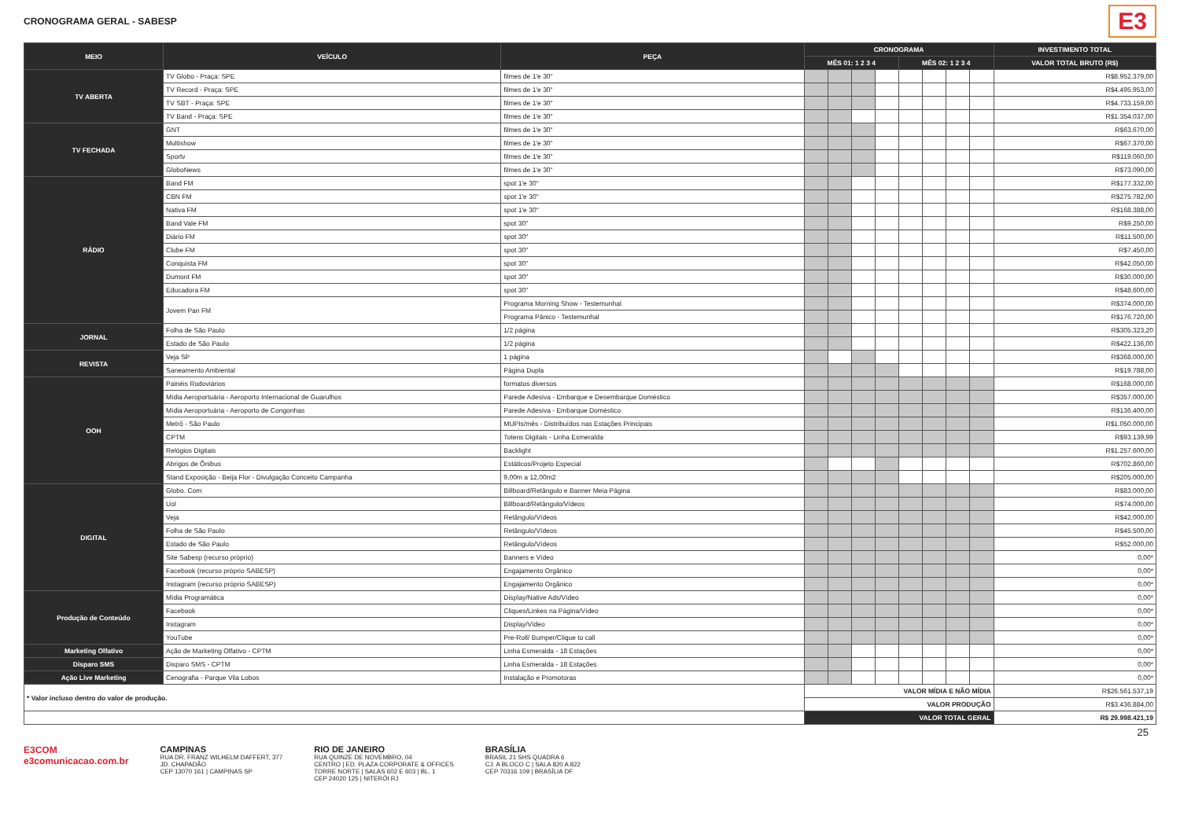CRONOGRAMA GERAL - SABESP
E3
| MEIO | VEÍCULO | PEÇA | CRONOGRAMA | | | | | | | | INVESTIMENTO TOTAL |
| --- | --- | --- | --- | --- | --- | --- | --- | --- | --- | --- | --- |
| | | | MÊS 01: 1 2 3 4 | | | | MÊS 02: 1 2 3 4 | | | | VALOR TOTAL BRUTO (R$) |
| TV ABERTA | TV Globo - Praça: SPE | filmes de 1'e 30" | | | | | | | | | R$8.952.379,00 |
| | TV Record - Praça: SPE | filmes de 1'e 30" | | | | | | | | | R$4.495.953,00 |
| | TV SBT - Praça: SPE | filmes de 1'e 30" | | | | | | | | | R$4.733.159,00 |
| | TV Band - Praça: SPE | filmes de 1'e 30" | | | | | | | | | R$1.354.037,00 |
| TV FECHADA | GNT | filmes de 1'e 30" | | | | | | | | | R$63.670,00 |
| | Multishow | filmes de 1'e 30" | | | | | | | | | R$67.370,00 |
| | Sportv | filmes de 1'e 30" | | | | | | | | | R$119.060,00 |
| | GloboNews | filmes de 1'e 30" | | | | | | | | | R$73.090,00 |
| RÁDIO | Band FM | spot 1'e 30" | | | | | | | | | R$177.332,00 |
| | CBN FM | spot 1'e 30" | | | | | | | | | R$275.782,00 |
| | Nativa FM | spot 1'e 30" | | | | | | | | | R$168.388,00 |
| | Band Vale FM | spot 30" | | | | | | | | | R$9.250,00 |
| | Diário FM | spot 30" | | | | | | | | | R$11.500,00 |
| | Clube FM | spot 30" | | | | | | | | | R$7.450,00 |
| | Conquista FM | spot 30" | | | | | | | | | R$42.050,00 |
| | Dumont FM | spot 30" | | | | | | | | | R$30.000,00 |
| | Educadora FM | spot 30" | | | | | | | | | R$48.600,00 |
| | Jovem Pan FM | Programa Morning Show - Testemunhal | | | | | | | | | R$374.000,00 |
| | | Programa Pânico - Testemunhal | | | | | | | | | R$176.720,00 |
| JORNAL | Folha de São Paulo | 1/2 página | | | | | | | | | R$305.323,20 |
| | Estado de São Paulo | 1/2 página | | | | | | | | | R$422.136,00 |
| REVISTA | Veja SP | 1 página | | | | | | | | | R$368.000,00 |
| | Saneamento Ambiental | Página Dupla | | | | | | | | | R$19.788,00 |
| OOH | Painéis Rodoviários | formatos diversos | | | | | | | | | R$168.000,00 |
| | Mídia Aeroportuária - Aeroporto Internacional de Guarulhos | Parede Adesiva - Embarque e Desembarque Doméstico | | | | | | | | | R$357.000,00 |
| | Mídia Aeroportuária - Aeroporto de Congonhas | Parede Adesiva - Embarque Doméstico | | | | | | | | | R$136.400,00 |
| | Metrô - São Paulo | MUPIs/mês - Distribuídos nas Estações Principais | | | | | | | | | R$1.050.000,00 |
| | CPTM | Totens Digitais - Linha Esmeralda | | | | | | | | | R$93.139,99 |
| | Relógios Digitais | Backlight | | | | | | | | | R$1.257.600,00 |
| | Abrigos de Ônibus | Estáticos/Projeto Especial | | | | | | | | | R$702.860,00 |
| | Stand Exposição - Beija Flor - Divulgação Conceito Campanha | 9,00m a 12,00m2 | | | | | | | | | R$205.000,00 |
| DIGITAL | Globo. Com | Billboard/Retângulo e Banner Meia Página | | | | | | | | | R$83.000,00 |
| | Uol | Billboard/Retângulo/Vídeos | | | | | | | | | R$74.000,00 |
| | Veja | Retângulo/Vídeos | | | | | | | | | R$42.000,00 |
| | Folha de São Paulo | Retângulo/Vídeos | | | | | | | | | R$45.500,00 |
| | Estado de São Paulo | Retângulo/Vídeos | | | | | | | | | R$52.000,00 |
| | Site Sabesp (recurso próprio) | Banners e Vídeo | | | | | | | | | 0,00* |
| | Facebook (recurso próprio SABESP) | Engajamento Orgânico | | | | | | | | | 0,00* |
| | Instagram (recurso próprio SABESP) | Engajamento Orgânico | | | | | | | | | 0,00* |
| Produção de Conteúdo | Mídia Programática | Display/Native Ads/Vídeo | | | | | | | | | 0,00* |
| | Facebook | Cliques/Linkes na Página/Vídeo | | | | | | | | | 0,00* |
| | Instagram | Display/Vídeo | | | | | | | | | 0,00* |
| | YouTube | Pre-Roll/ Bumper/Clique to call | | | | | | | | | 0,00* |
| Marketing Olfativo | Ação de Marketing Olfativo - CPTM | Linha Esmeralda - 18 Estações | | | | | | | | | 0,00* |
| Disparo SMS | Disparo SMS - CPTM | Linha Esmeralda - 18 Estações | | | | | | | | | 0,00* |
| Ação Live Marketing | Cenografia - Parque Vila Lobos | Instalação e Promotoras | | | | | | | | | 0,00* |
| * Valor incluso dentro do valor de produção. | | | VALOR MÍDIA E NÃO MÍDIA | | | | | | | | R$26.561.537,19 |
| | | | VALOR PRODUÇÃO | | | | | | | | R$3.436.884,00 |
| | | | VALOR TOTAL GERAL | | | | | | | | R$ 29.998.421,19 |
25
E3COM
e3comunicacao.com.br
CAMPINAS
RUA DR. FRANZ WILHELM DAFFERT, 377
JD. CHAPADÃO
CEP 13070 161 | CAMPINAS SP
RIO DE JANEIRO
RUA QUINZE DE NOVEMBRO, 04
CENTRO | ED. PLAZA CORPORATE & OFFICES
TORRE NORTE | SALAS 602 E 603 | BL. 1
CEP 24020 125 | NITERÓI RJ
BRASÍLIA
BRASIL 21 SHS QUADRA 6
CJ. A BLOCO C | SALA 820 A 822
CEP 70316 109 | BRASÍLIA DF